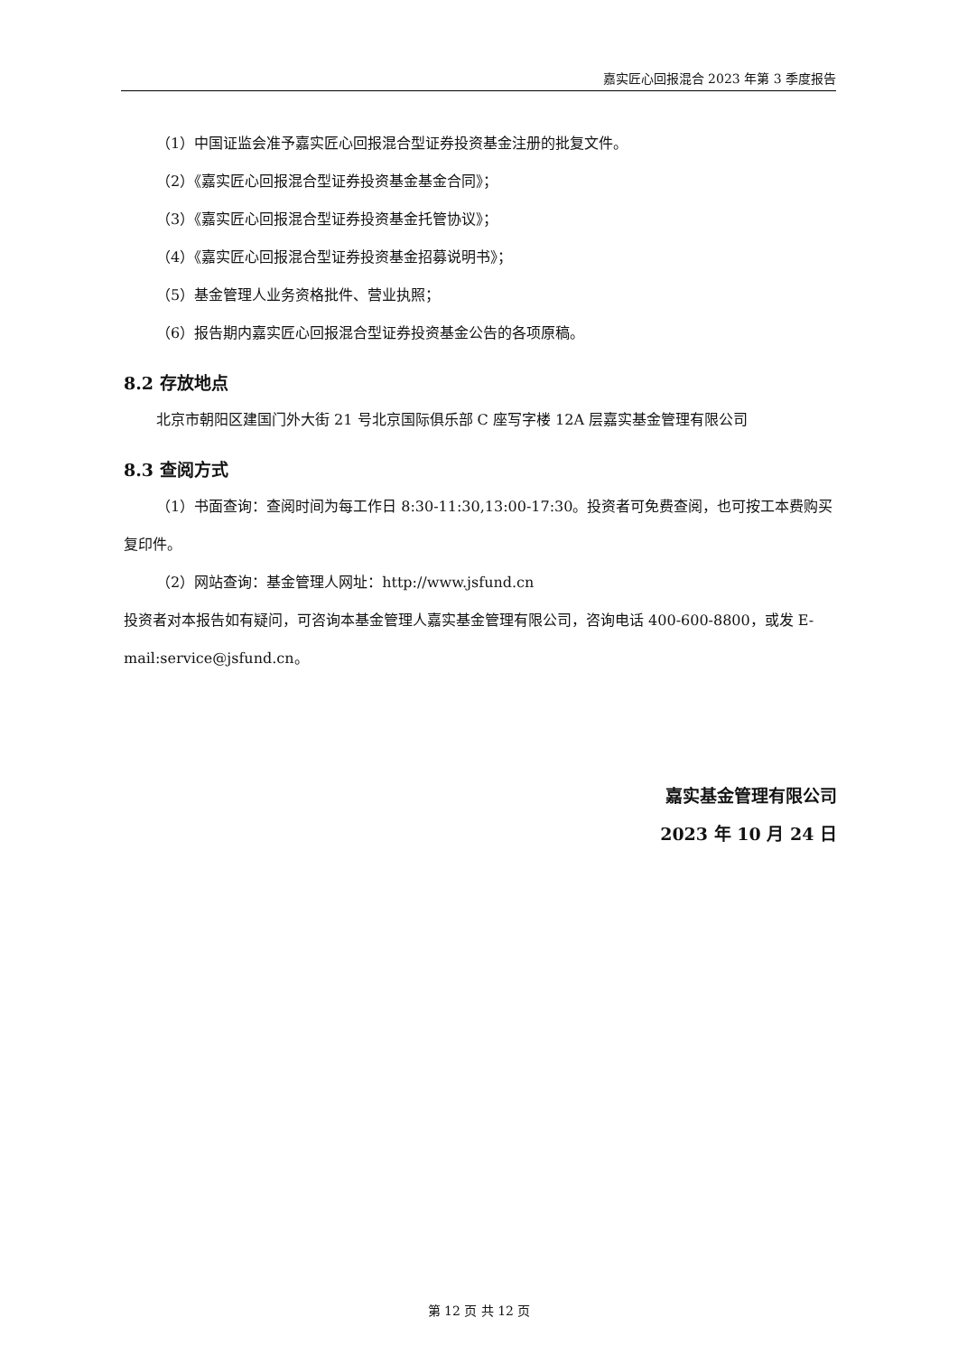嘉实匠心回报混合 2023 年第 3 季度报告
（1）中国证监会准予嘉实匠心回报混合型证券投资基金注册的批复文件。
（2）《嘉实匠心回报混合型证券投资基金基金合同》；
（3）《嘉实匠心回报混合型证券投资基金托管协议》；
（4）《嘉实匠心回报混合型证券投资基金招募说明书》；
（5）基金管理人业务资格批件、营业执照；
（6）报告期内嘉实匠心回报混合型证券投资基金公告的各项原稿。
8.2 存放地点
北京市朝阳区建国门外大街 21 号北京国际俱乐部 C 座写字楼 12A 层嘉实基金管理有限公司
8.3 查阅方式
（1）书面查询：查阅时间为每工作日 8:30-11:30,13:00-17:30。投资者可免费查阅，也可按工本费购买复印件。
（2）网站查询：基金管理人网址：http://www.jsfund.cn
投资者对本报告如有疑问，可咨询本基金管理人嘉实基金管理有限公司，咨询电话 400-600-8800，或发 E-mail:service@jsfund.cn。
嘉实基金管理有限公司
2023 年 10 月 24 日
第 12 页 共 12 页